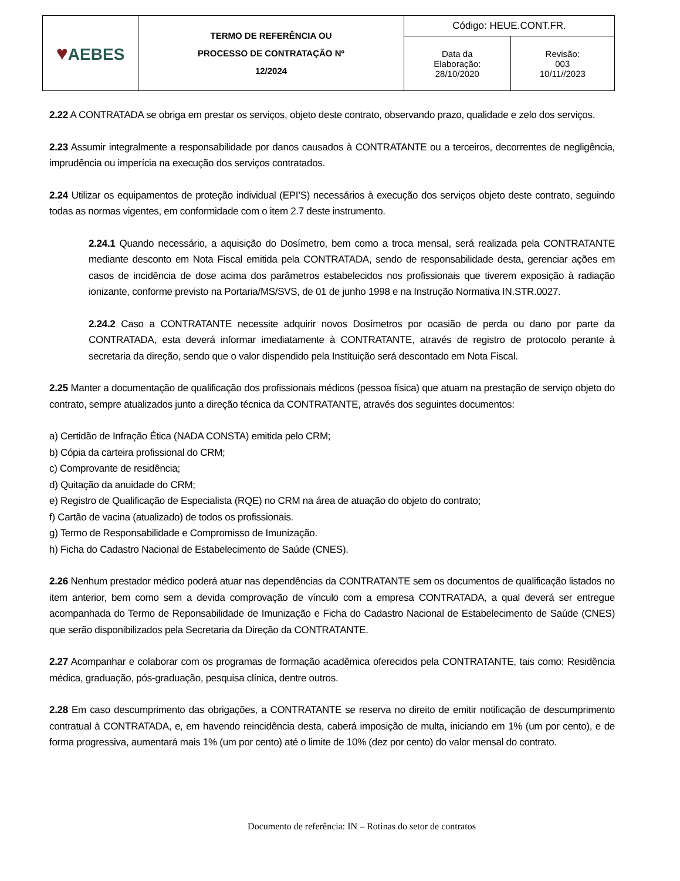| ♥ AEBES | TERMO DE REFERÊNCIA OU PROCESSO DE CONTRATAÇÃO Nº 12/2024 | Código: HEUE.CONT.FR. | |
| | | Data da Elaboração: 28/10/2020 | Revisão: 003 10/11//2023 |
2.22 A CONTRATADA se obriga em prestar os serviços, objeto deste contrato, observando prazo, qualidade e zelo dos serviços.
2.23 Assumir integralmente a responsabilidade por danos causados à CONTRATANTE ou a terceiros, decorrentes de negligência, imprudência ou imperícia na execução dos serviços contratados.
2.24 Utilizar os equipamentos de proteção individual (EPI’S) necessários à execução dos serviços objeto deste contrato, seguindo todas as normas vigentes, em conformidade com o item 2.7 deste instrumento.
2.24.1 Quando necessário, a aquisição do Dosímetro, bem como a troca mensal, será realizada pela CONTRATANTE mediante desconto em Nota Fiscal emitida pela CONTRATADA, sendo de responsabilidade desta, gerenciar ações em casos de incidência de dose acima dos parâmetros estabelecidos nos profissionais que tiverem exposição à radiação ionizante, conforme previsto na Portaria/MS/SVS, de 01 de junho 1998 e na Instrução Normativa IN.STR.0027.
2.24.2 Caso a CONTRATANTE necessite adquirir novos Dosímetros por ocasião de perda ou dano por parte da CONTRATADA, esta deverá informar imediatamente à CONTRATANTE, através de registro de protocolo perante à secretaria da direção, sendo que o valor dispendido pela Instituição será descontado em Nota Fiscal.
2.25 Manter a documentação de qualificação dos profissionais médicos (pessoa física) que atuam na prestação de serviço objeto do contrato, sempre atualizados junto a direção técnica da CONTRATANTE, através dos seguintes documentos:
a) Certidão de Infração Ética (NADA CONSTA) emitida pelo CRM;
b) Cópia da carteira profissional do CRM;
c) Comprovante de residência;
d) Quitação da anuidade do CRM;
e) Registro de Qualificação de Especialista (RQE) no CRM na área de atuação do objeto do contrato;
f) Cartão de vacina (atualizado) de todos os profissionais.
g) Termo de Responsabilidade e Compromisso de Imunização.
h) Ficha do Cadastro Nacional de Estabelecimento de Saúde (CNES).
2.26 Nenhum prestador médico poderá atuar nas dependências da CONTRATANTE sem os documentos de qualificação listados no item anterior, bem como sem a devida comprovação de vínculo com a empresa CONTRATADA, a qual deverá ser entregue acompanhada do Termo de Reponsabilidade de Imunização e Ficha do Cadastro Nacional de Estabelecimento de Saúde (CNES) que serão disponibilizados pela Secretaria da Direção da CONTRATANTE.
2.27 Acompanhar e colaborar com os programas de formação acadêmica oferecidos pela CONTRATANTE, tais como: Residência médica, graduação, pós-graduação, pesquisa clínica, dentre outros.
2.28 Em caso descumprimento das obrigações, a CONTRATANTE se reserva no direito de emitir notificação de descumprimento contratual à CONTRATADA, e, em havendo reincidência desta, caberá imposição de multa, iniciando em 1% (um por cento), e de forma progressiva, aumentará mais 1% (um por cento) até o limite de 10% (dez por cento) do valor mensal do contrato.
Documento de referência: IN – Rotinas do setor de contratos